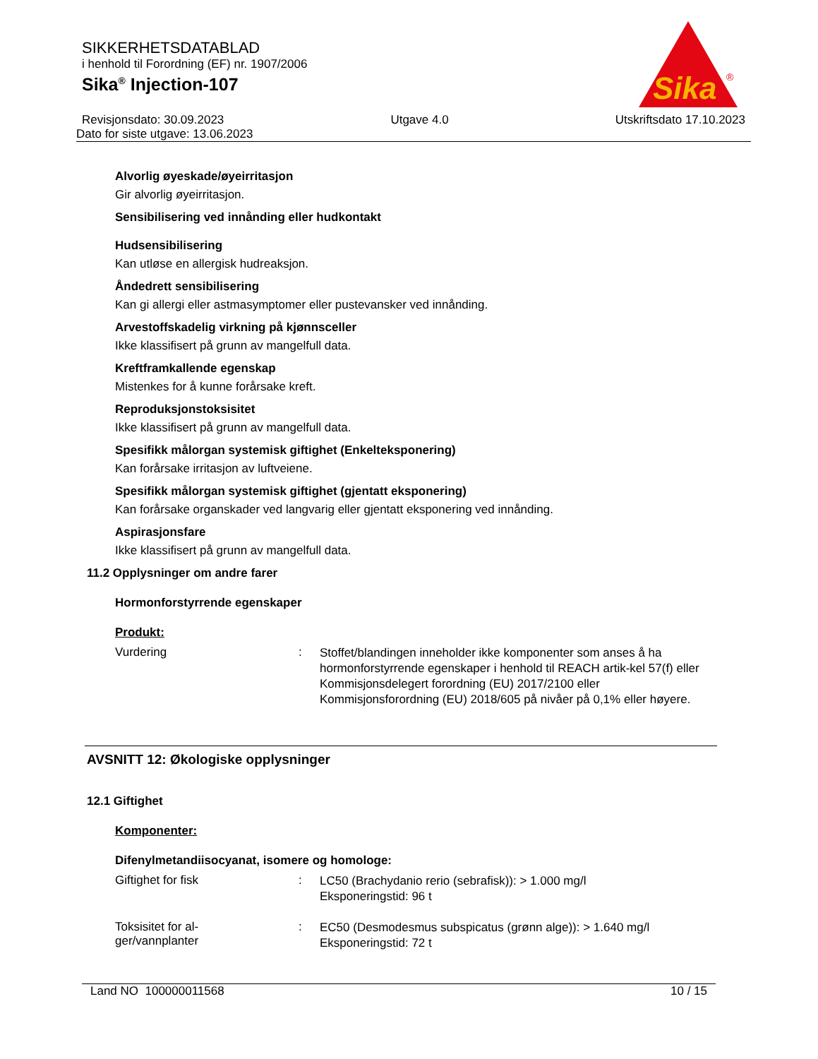Sika
®
SIKKERHETSDATABLAD
i henhold til Forordning (EF) nr. 1907/2006
Sika<sup>®</sup> Injection-107
Revisjonsdato: 30.09.2023 Utgave 4.0 Utskriftsdato 17.10.2023
Dato for siste utgave: 13.06.2023
Alvorlig øyeskade/øyeirritasjon
Gir alvorlig øyeirritasjon.
Sensibilisering ved innånding eller hudkontakt
Hudsensibilisering
Kan utløse en allergisk hudreaksjon.
Åndedrett sensibilisering
Kan gi allergi eller astmasymptomer eller pustevansker ved innånding.
Arvestoffskadelig virkning på kjønnsceller
Ikke klassifisert på grunn av mangelfull data.
Kreftframkallende egenskap
Mistenkes for å kunne forårsake kreft.
Reproduksjonstoksisitet
Ikke klassifisert på grunn av mangelfull data.
Spesifikk målorgan systemisk giftighet (Enkelteksponering)
Kan forårsake irritasjon av luftveiene.
Spesifikk målorgan systemisk giftighet (gjentatt eksponering)
Kan forårsake organskader ved langvarig eller gjentatt eksponering ved innånding.
Aspirasjonsfare
Ikke klassifisert på grunn av mangelfull data.
11.2 Opplysninger om andre farer
Hormonforstyrrende egenskaper
Produkt:
Vurdering :
Stoffet/blandingen inneholder ikke komponenter som anses å ha hormonforstyrrende egenskaper i henhold til REACH artik-kel 57(f) eller Kommisjonsdelegert forordning (EU) 2017/2100 eller Kommisjonsforordning (EU) 2018/605 på nivåer på 0,1% eller høyere.
AVSNITT 12: Økologiske opplysninger
12.1 Giftighet
Komponenter:
Difenylmetandiisocyanat, isomere og homologe:
Giftighet for fisk :
LC50 (Brachydanio rerio (sebrafisk)): > 1.000 mg/l
Eksponeringstid: 96 t
Toksisitet for al-
ger/vannplanter
:
EC50 (Desmodesmus subspicatus (grønn alge)): > 1.640 mg/l
Eksponeringstid: 72 t
Land NO 100000011568 10 / 15